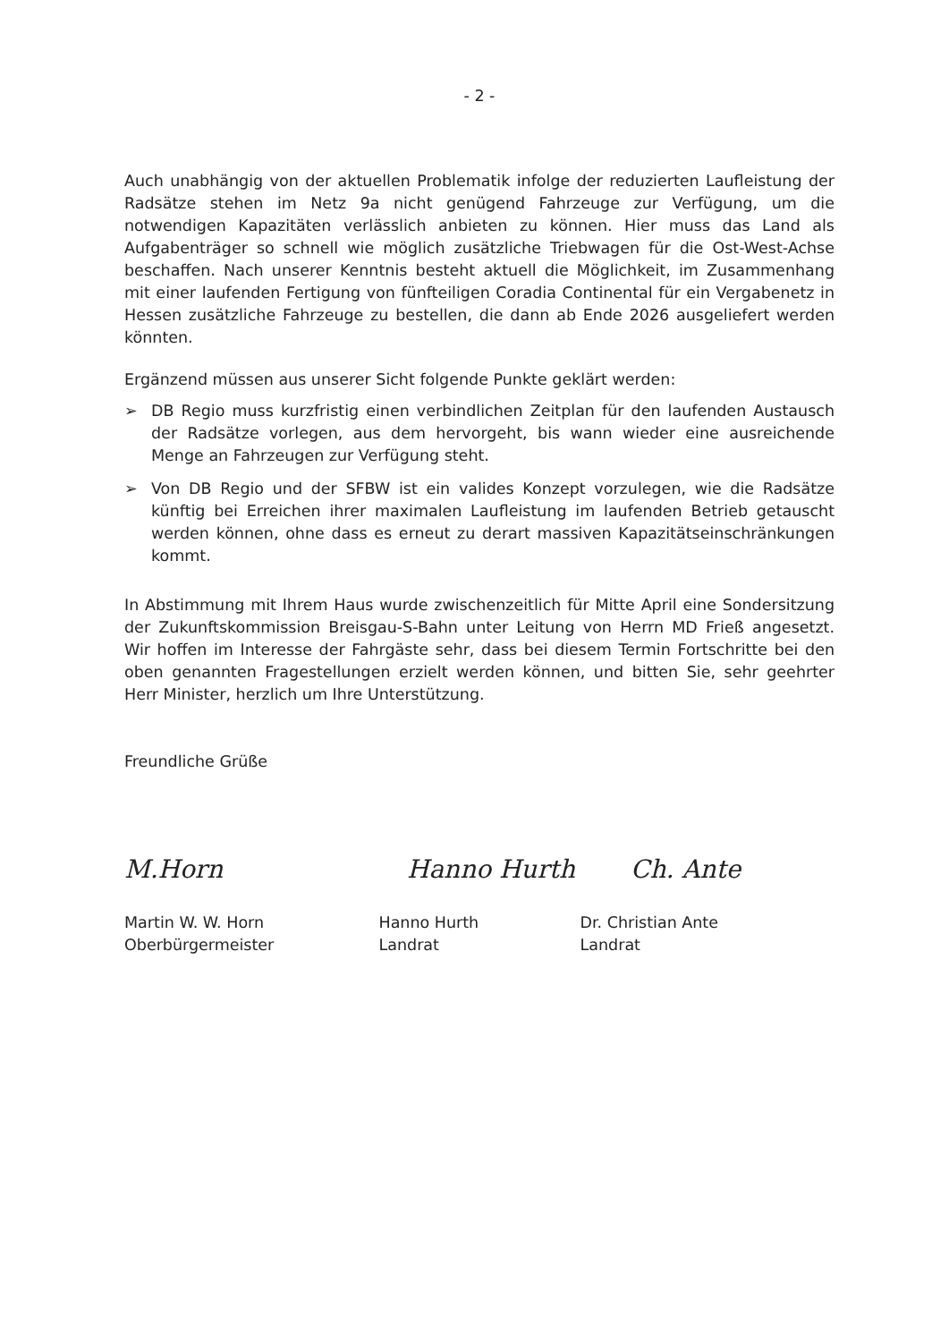- 2 -
Auch unabhängig von der aktuellen Problematik infolge der reduzierten Laufleistung der Radsätze stehen im Netz 9a nicht genügend Fahrzeuge zur Verfügung, um die notwendigen Kapazitäten verlässlich anbieten zu können. Hier muss das Land als Aufgabenträger so schnell wie möglich zusätzliche Triebwagen für die Ost-West-Achse beschaffen. Nach unserer Kenntnis besteht aktuell die Möglichkeit, im Zusammenhang mit einer laufenden Fertigung von fünfteiligen Coradia Continental für ein Vergabenetz in Hessen zusätzliche Fahrzeuge zu bestellen, die dann ab Ende 2026 ausgeliefert werden könnten.
Ergänzend müssen aus unserer Sicht folgende Punkte geklärt werden:
➢ DB Regio muss kurzfristig einen verbindlichen Zeitplan für den laufenden Austausch der Radsätze vorlegen, aus dem hervorgeht, bis wann wieder eine ausreichende Menge an Fahrzeugen zur Verfügung steht.
➢ Von DB Regio und der SFBW ist ein valides Konzept vorzulegen, wie die Radsätze künftig bei Erreichen ihrer maximalen Laufleistung im laufenden Betrieb getauscht werden können, ohne dass es erneut zu derart massiven Kapazitätseinschränkungen kommt.
In Abstimmung mit Ihrem Haus wurde zwischenzeitlich für Mitte April eine Sondersitzung der Zukunftskommission Breisgau-S-Bahn unter Leitung von Herrn MD Frieß angesetzt. Wir hoffen im Interesse der Fahrgäste sehr, dass bei diesem Termin Fortschritte bei den oben genannten Fragestellungen erzielt werden können, und bitten Sie, sehr geehrter Herr Minister, herzlich um Ihre Unterstützung.
Freundliche Grüße
M.Horn Hanno Hurth Ch. Ante
Martin W. W. Horn
Oberbürgermeister
Hanno Hurth
Landrat
Dr. Christian Ante
Landrat